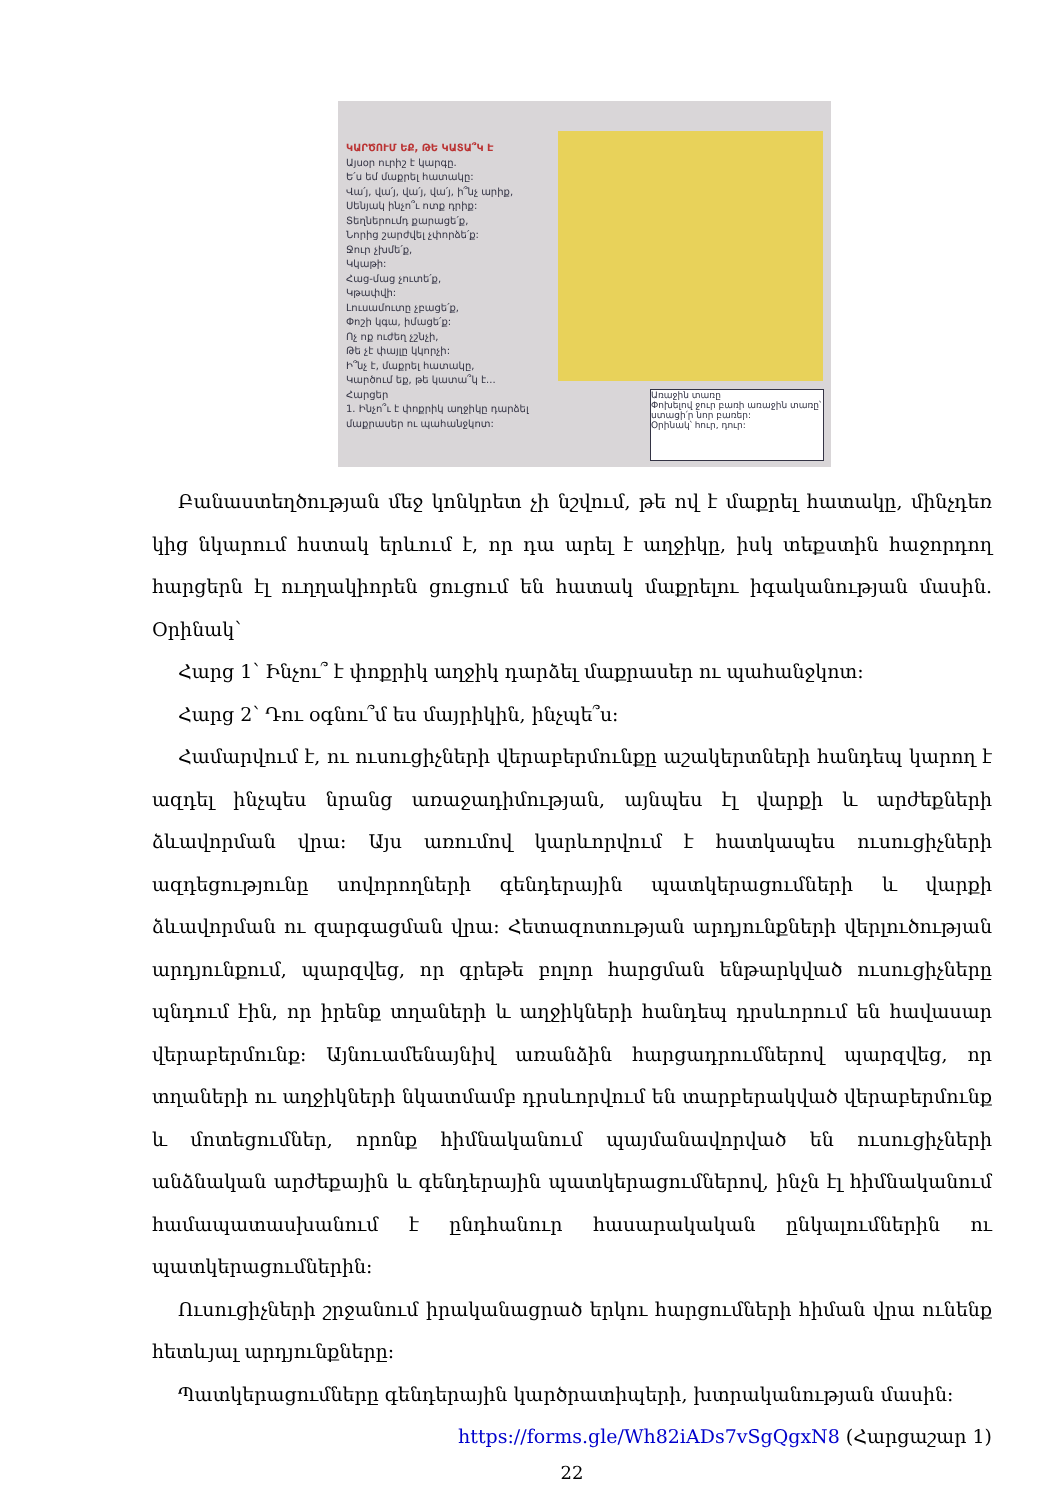ԿԱՐԾՈՒՄ ԵՔ, ԹԵ ԿԱՏԱ՞Կ Է
Այսօր ուրիշ է կարգը.
Ե՛ս եմ մաքրել հատակը:
Վա՛յ, վա՛յ, վա՛յ, վա՛յ, ի՞նչ արիք,
Սենյակ ինչո՞ւ ոտք դրիք:
Տեղներումդ քարացե՛ք,
Նորից շարժվել չփորձե՛ք:
Ջուր չխմե՛ք,
Կկաթի:
Հաց-մաց չուտե՛ք,
Կթափվի:
Լուսամուտը չբացե՛ք,
Փոշի կգա, իմացե՛ք:
Ոչ ոք ուժեղ չշնչի,
Թե չէ փայլը կկորչի:
Ի՞նչ է, մաքրել հատակը,
Կարծում եք, թե կատա՞կ է...
Հարցեր
1. Ինչո՞ւ է փոքրիկ աղջիկը դարձել մաքրասեր ու պահանջկոտ:
Առաջին տառը
Փոխելով ջուր բառի առաջին տառը՝ ստացի՛ր նոր բառեր:
Օրինակ՝ հուր, դուր:
Բանաստեղծության մեջ կոնկրետ չի նշվում, թե ով է մաքրել հատակը, մինչդեռ կից նկարում հստակ երևում է, որ դա արել է աղջիկը, իսկ տեքստին հաջորդող հարցերն էլ ուղղակիորեն ցուցում են հատակ մաքրելու իգականության մասին. Օրինակ՝
Հարց 1՝ Ինչու՞ է փոքրիկ աղջիկ դարձել մաքրասեր ու պահանջկոտ:
Հարց 2՝ Դու օգնու՞մ ես մայրիկին, ինչպե՞ս:
Համարվում է, ու ուսուցիչների վերաբերմունքը աշակերտների հանդեպ կարող է ազդել ինչպես նրանց առաջադիմության, այնպես էլ վարքի և արժեքների ձևավորման վրա: Այս առումով կարևորվում է հատկապես ուսուցիչների ազդեցությունը սովորողների գենդերային պատկերացումների և վարքի ձևավորման ու զարգացման վրա: Հետազոտության արդյունքների վերլուծության արդյունքում, պարզվեց, որ գրեթե բոլոր հարցման ենթարկված ուսուցիչները պնդում էին, որ իրենք տղաների և աղջիկների հանդեպ դրսևորում են հավասար վերաբերմունք: Այնուամենայնիվ առանձին հարցադրումներով պարզվեց, որ տղաների ու աղջիկների նկատմամբ դրսևորվում են տարբերակված վերաբերմունք և մոտեցումներ, որոնք հիմնականում պայմանավորված են ուսուցիչների անձնական արժեքային և գենդերային պատկերացումներով, ինչն էլ հիմնականում համապատասխանում է ընդհանուր հասարակական ընկալումներին ու պատկերացումներին:
Ուսուցիչների շրջանում իրականացրած երկու հարցումների հիման վրա ունենք հետևյալ արդյունքները:
Պատկերացումները գենդերային կարծրատիպերի, խտրականության մասին:
https://forms.gle/Wh82iADs7vSgQgxN8 (Հարցաշար 1)
22